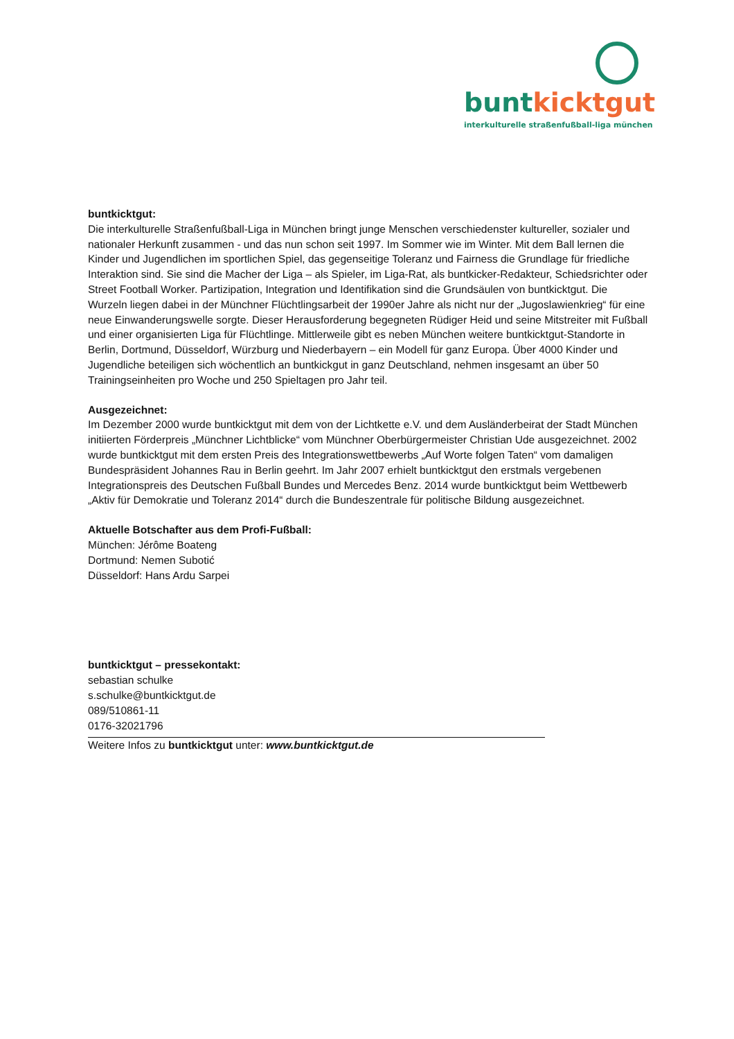bunt kicktgut
interkulturelle straßenfußball-liga münchen
buntkicktgut:
Die interkulturelle Straßenfußball-Liga in München bringt junge Menschen verschiedenster kultureller, sozialer und nationaler Herkunft zusammen - und das nun schon seit 1997. Im Sommer wie im Winter. Mit dem Ball lernen die Kinder und Jugendlichen im sportlichen Spiel, das gegenseitige Toleranz und Fairness die Grundlage für friedliche Interaktion sind. Sie sind die Macher der Liga – als Spieler, im Liga-Rat, als buntkicker-Redakteur, Schiedsrichter oder Street Football Worker. Partizipation, Integration und Identifikation sind die Grundsäulen von buntkicktgut. Die Wurzeln liegen dabei in der Münchner Flüchtlingsarbeit der 1990er Jahre als nicht nur der „Jugoslawienkrieg“ für eine neue Einwanderungswelle sorgte. Dieser Herausforderung begegneten Rüdiger Heid und seine Mitstreiter mit Fußball und einer organisierten Liga für Flüchtlinge. Mittlerweile gibt es neben München weitere buntkicktgut-Standorte in Berlin, Dortmund, Düsseldorf, Würzburg und Niederbayern – ein Modell für ganz Europa. Über 4000 Kinder und Jugendliche beteiligen sich wöchentlich an buntkickgut in ganz Deutschland, nehmen insgesamt an über 50 Trainingseinheiten pro Woche und 250 Spieltagen pro Jahr teil.
Ausgezeichnet:
Im Dezember 2000 wurde buntkicktgut mit dem von der Lichtkette e.V. und dem Ausländerbeirat der Stadt München initiierten Förderpreis „Münchner Lichtblicke“ vom Münchner Oberbürgermeister Christian Ude ausgezeichnet. 2002 wurde buntkicktgut mit dem ersten Preis des Integrationswettbewerbs „Auf Worte folgen Taten“ vom damaligen Bundespräsident Johannes Rau in Berlin geehrt. Im Jahr 2007 erhielt buntkicktgut den erstmals vergebenen Integrationspreis des Deutschen Fußball Bundes und Mercedes Benz. 2014 wurde buntkicktgut beim Wettbewerb „Aktiv für Demokratie und Toleranz 2014“ durch die Bundeszentrale für politische Bildung ausgezeichnet.
Aktuelle Botschafter aus dem Profi-Fußball:
München: Jérôme Boateng
Dortmund: Nemen Subotić
Düsseldorf: Hans Ardu Sarpei
buntkicktgut – pressekontakt:
sebastian schulke
s.schulke@buntkicktgut.de
089/510861-11
0176-32021796
Weitere Infos zu buntkicktgut unter: www.buntkicktgut.de